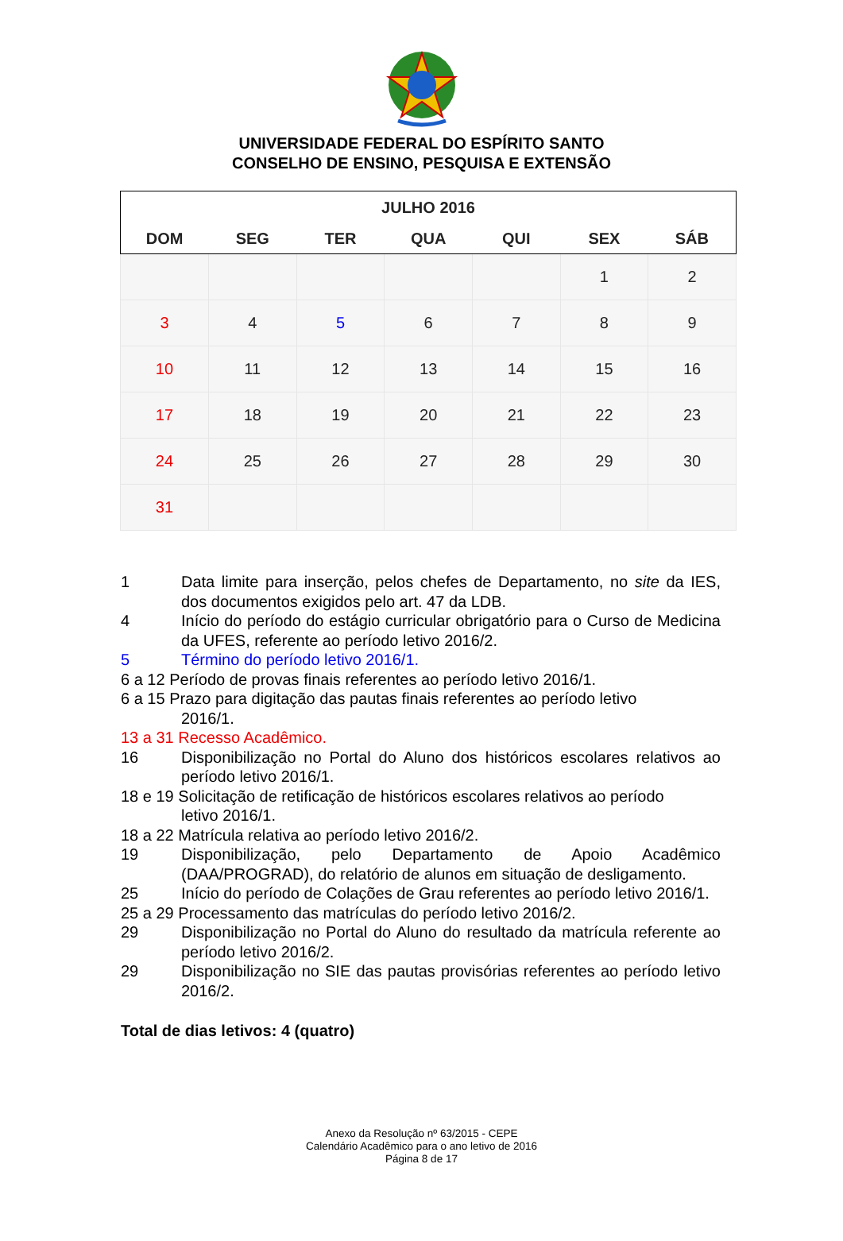UNIVERSIDADE FEDERAL DO ESPÍRITO SANTO
CONSELHO DE ENSINO, PESQUISA E EXTENSÃO
| JULHO 2016 | | | | | | |
| --- | --- | --- | --- | --- | --- | --- |
| DOM | SEG | TER | QUA | QUI | SEX | SÁB |
| | | | | | 1 | 2 |
| 3 | 4 | 5 | 6 | 7 | 8 | 9 |
| 10 | 11 | 12 | 13 | 14 | 15 | 16 |
| 17 | 18 | 19 | 20 | 21 | 22 | 23 |
| 24 | 25 | 26 | 27 | 28 | 29 | 30 |
| 31 | | | | | | |
1 Data limite para inserção, pelos chefes de Departamento, no site da IES, dos documentos exigidos pelo art. 47 da LDB.
4 Início do período do estágio curricular obrigatório para o Curso de Medicina da UFES, referente ao período letivo 2016/2.
5 Término do período letivo 2016/1.
6 a 12 Período de provas finais referentes ao período letivo 2016/1.
6 a 15 Prazo para digitação das pautas finais referentes ao período letivo
2016/1.
13 a 31 Recesso Acadêmico.
16 Disponibilização no Portal do Aluno dos históricos escolares relativos ao período letivo 2016/1.
18 e 19 Solicitação de retificação de históricos escolares relativos ao período
letivo 2016/1.
18 a 22 Matrícula relativa ao período letivo 2016/2.
19 Disponibilização, pelo Departamento de Apoio Acadêmico (DAA/PROGRAD), do relatório de alunos em situação de desligamento.
25 Início do período de Colações de Grau referentes ao período letivo 2016/1.
25 a 29 Processamento das matrículas do período letivo 2016/2.
29 Disponibilização no Portal do Aluno do resultado da matrícula referente ao período letivo 2016/2.
29 Disponibilização no SIE das pautas provisórias referentes ao período letivo 2016/2.
Total de dias letivos: 4 (quatro)
Anexo da Resolução nº 63/2015 - CEPE
Calendário Acadêmico para o ano letivo de 2016
Página 8 de 17